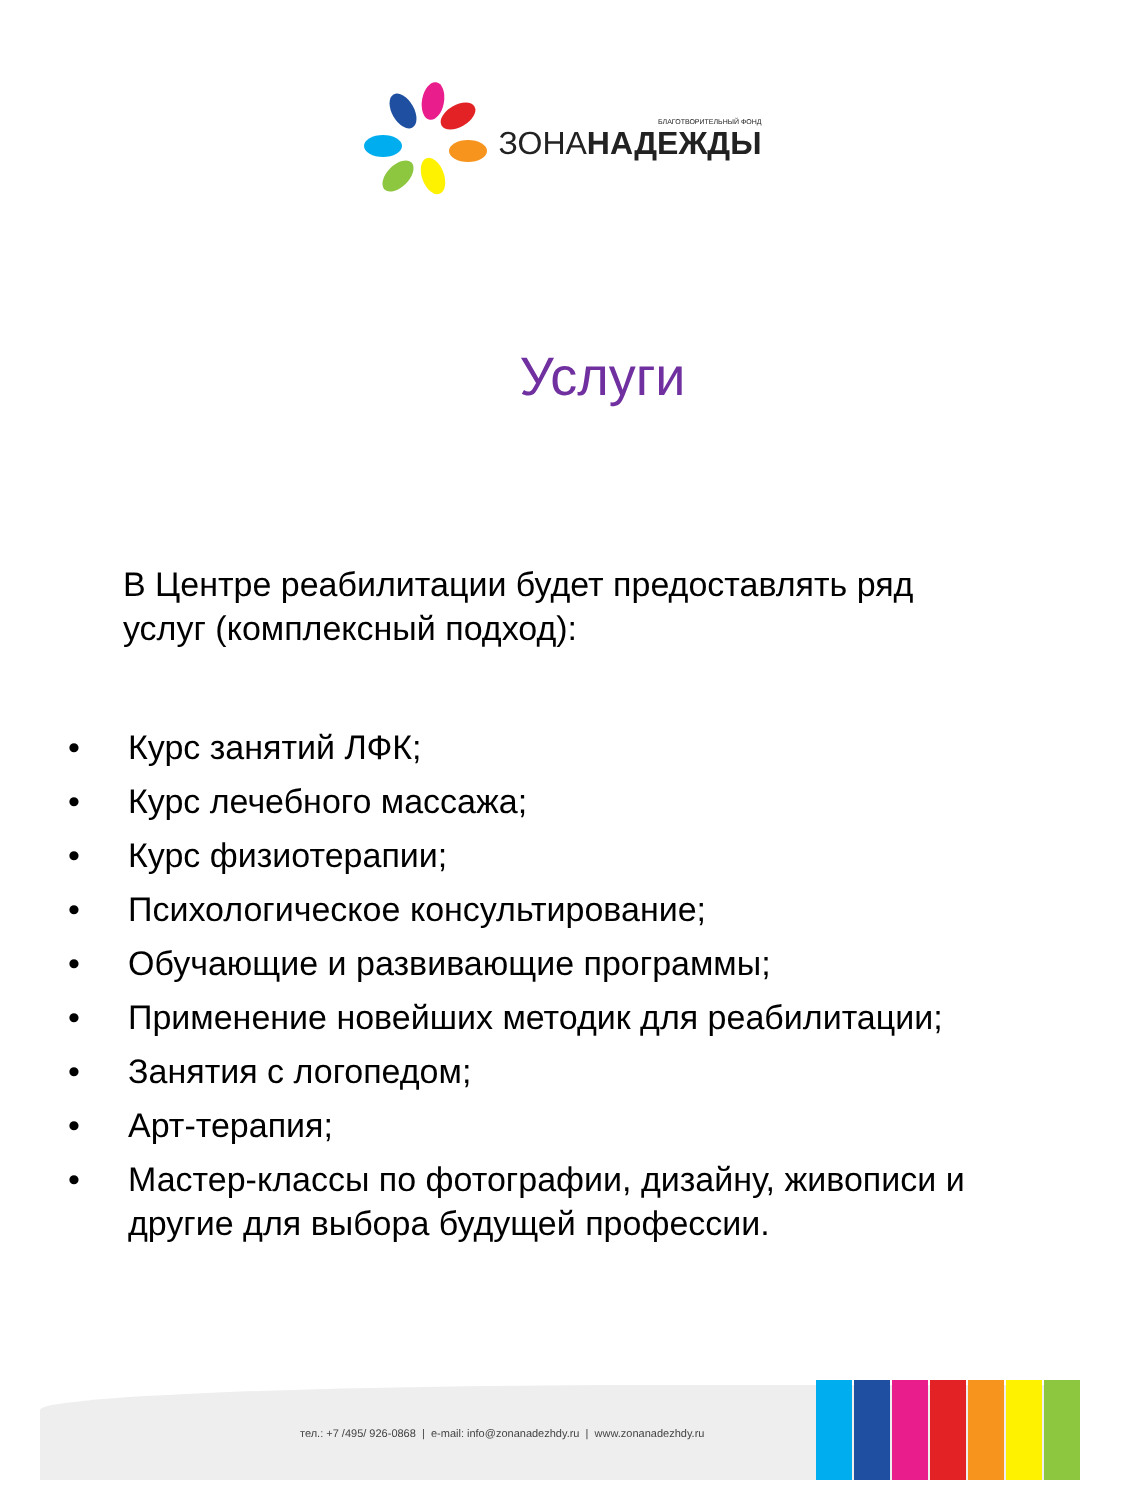БЛАГОТВОРИТЕЛЬНЫЙ ФОНД
ЗОНАНАДЕЖДЫ
Услуги
В Центре реабилитации будет предоставлять ряд
услуг (комплексный подход):
• Курс занятий ЛФК;
• Курс лечебного массажа;
• Курс физиотерапии;
• Психологическое консультирование;
• Обучающие и развивающие программы;
• Применение новейших методик для реабилитации;
• Занятия с логопедом;
• Арт-терапия;
• Мастер-классы по фотографии, дизайну, живописи и другие для выбора будущей профессии.
тел.: +7 /495/ 926-0868 | e-mail: info@zonanadezhdy.ru | www.zonanadezhdy.ru